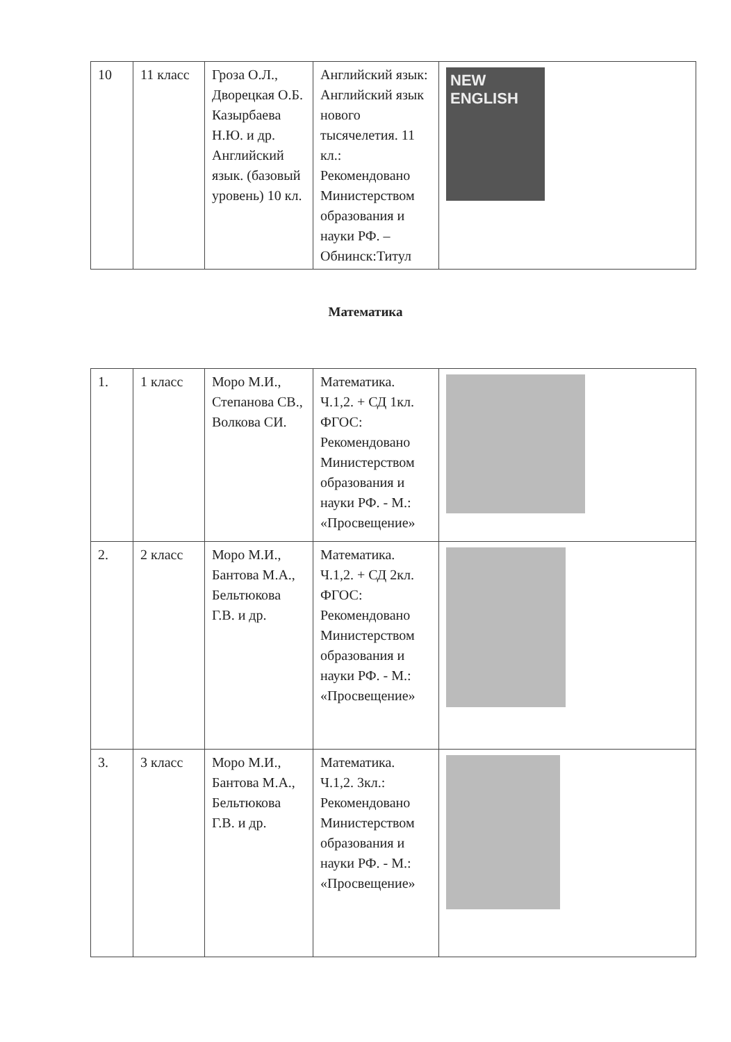| 10 | 11 класс | Гроза О.Л., Дворецкая О.Б. Казырбаева Н.Ю. и др. Английский язык. (базовый уровень) 10 кл. | Английский язык: Английский язык нового тысячелетия. 11 кл.: Рекомендовано Министерством образования и науки РФ. – Обнинск:Титул | NEW ENGLISH |
Математика
| 1. | 1 класс | Моро М.И., Степанова СВ., Волкова СИ. | Математика. Ч.1,2. + СД 1кл. ФГОС: Рекомендовано Министерством образования и науки РФ. - М.: «Просвещение» | |
| 2. | 2 класс | Моро М.И., Бантова М.А., Бельтюкова Г.В. и др. | Математика. Ч.1,2. + СД 2кл. ФГОС: Рекомендовано Министерством образования и науки РФ. - М.: «Просвещение» | |
| 3. | 3 класс | Моро М.И., Бантова М.А., Бельтюкова Г.В. и др. | Математика. Ч.1,2. 3кл.: Рекомендовано Министерством образования и науки РФ. - М.: «Просвещение» | |